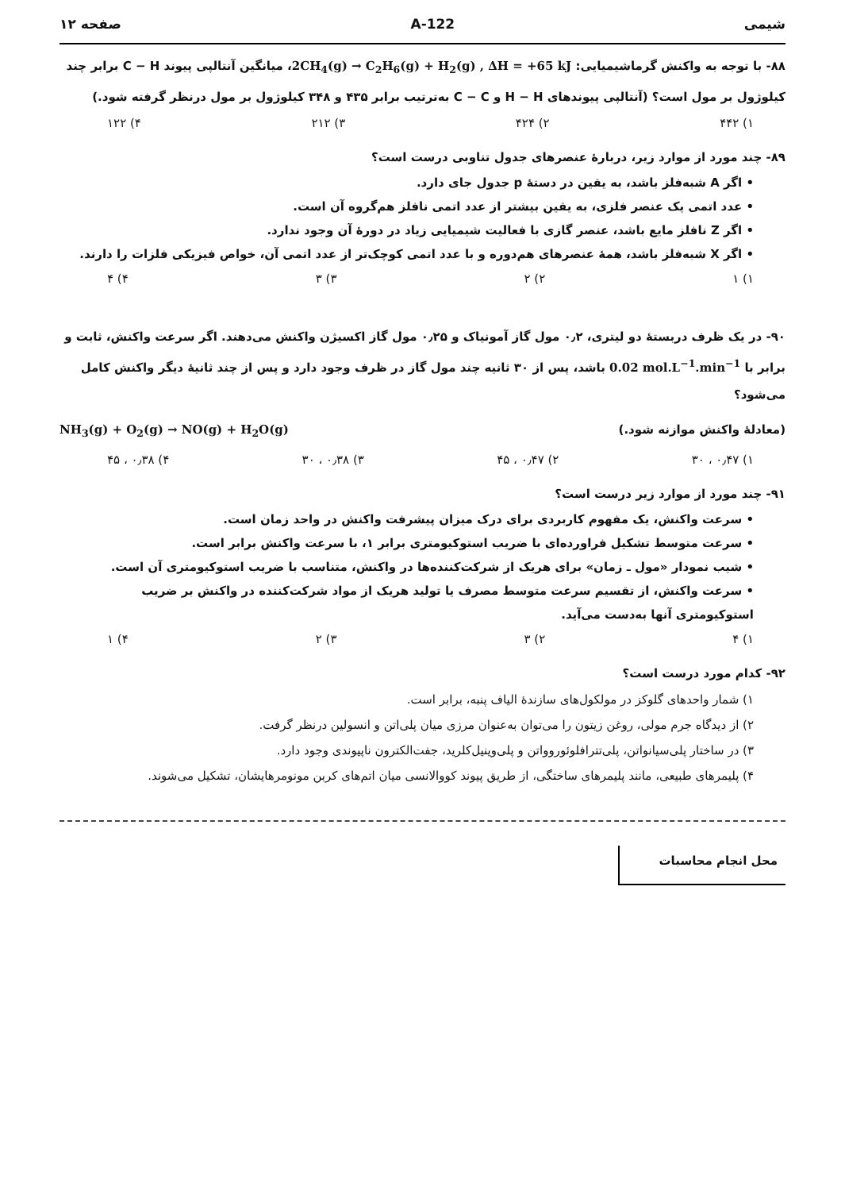شیمی 122-A صفحه ۱۲
۸۸- با توجه به واکنش گرماشیمیایی: 2CH<sub>4</sub>(g) → C<sub>2</sub>H<sub>6</sub>(g) + H<sub>2</sub>(g) , ΔH = +65 kJ، میانگین آنتالپی پیوند C − H برابر چند کیلوژول بر مول است؟ (آنتالپی پیوندهای H − H و C − C به‌ترتیب برابر ۴۳۵ و ۳۴۸ کیلوژول بر مول درنظر گرفته شود.)
۱) ۴۴۲ ۲) ۴۲۴ ۳) ۲۱۲ ۴) ۱۲۲
۸۹- چند مورد از موارد زیر، دربارهٔ عنصرهای جدول تناوبی درست است؟
• اگر A شبه‌فلز باشد، به یقین در دستهٔ p جدول جای دارد.
• عدد اتمی یک عنصر فلزی، به یقین بیشتر از عدد اتمی نافلز هم‌گروه آن است.
• اگر Z نافلز مایع باشد، عنصر گازی با فعالیت شیمیایی زیاد در دورهٔ آن وجود ندارد.
• اگر X شبه‌فلز باشد، همهٔ عنصرهای هم‌دوره و با عدد اتمی کوچک‌تر از عدد اتمی آن، خواص فیزیکی فلزات را دارند.
۱) ۱ ۲) ۲ ۳) ۳ ۴) ۴
۹۰- در یک ظرف دربستهٔ دو لیتری، ۰٫۲ مول گاز آمونیاک و ۰٫۲۵ مول گاز اکسیژن واکنش می‌دهند. اگر سرعت واکنش، ثابت و برابر با 0.02 mol.L<sup>−1</sup>.min<sup>−1</sup> باشد، پس از ۳۰ ثانیه چند مول گاز در ظرف وجود دارد و پس از چند ثانیهٔ دیگر واکنش کامل می‌شود؟
(معادلهٔ واکنش موازنه شود.) NH<sub>3</sub>(g) + O<sub>2</sub>(g) → NO(g) + H<sub>2</sub>O(g)
۱) ۰٫۴۷ ، ۳۰ ۲) ۰٫۴۷ ، ۴۵ ۳) ۰٫۳۸ ، ۳۰ ۴) ۰٫۳۸ ، ۴۵
۹۱- چند مورد از موارد زیر درست است؟
• سرعت واکنش، یک مفهوم کاربردی برای درک میزان پیشرفت واکنش در واحد زمان است.
• سرعت متوسط تشکیل فراورده‌ای با ضریب استوکیومتری برابر ۱، با سرعت واکنش برابر است.
• شیب نمودار «مول ـ زمان» برای هریک از شرکت‌کننده‌ها در واکنش، متناسب با ضریب استوکیومتری آن است.
• سرعت واکنش، از تقسیم سرعت متوسط مصرف یا تولید هریک از مواد شرکت‌کننده در واکنش بر ضریب استوکیومتری آنها به‌دست می‌آید.
۱) ۴ ۲) ۳ ۳) ۲ ۴) ۱
۹۲- کدام مورد درست است؟
۱) شمار واحدهای گلوکز در مولکول‌های سازندهٔ الیاف پنبه، برابر است.
۲) از دیدگاه جرم مولی، روغن زیتون را می‌توان به‌عنوان مرزی میان پلی‌اتن و انسولین درنظر گرفت.
۳) در ساختار پلی‌سیانواتن، پلی‌تترافلوئوروواتن و پلی‌وینیل‌کلرید، جفت‌الکترون ناپیوندی وجود دارد.
۴) پلیمرهای طبیعی، مانند پلیمرهای ساختگی، از طریق پیوند کووالانسی میان اتم‌های کربن مونومرهایشان، تشکیل می‌شوند.
محل انجام محاسبات